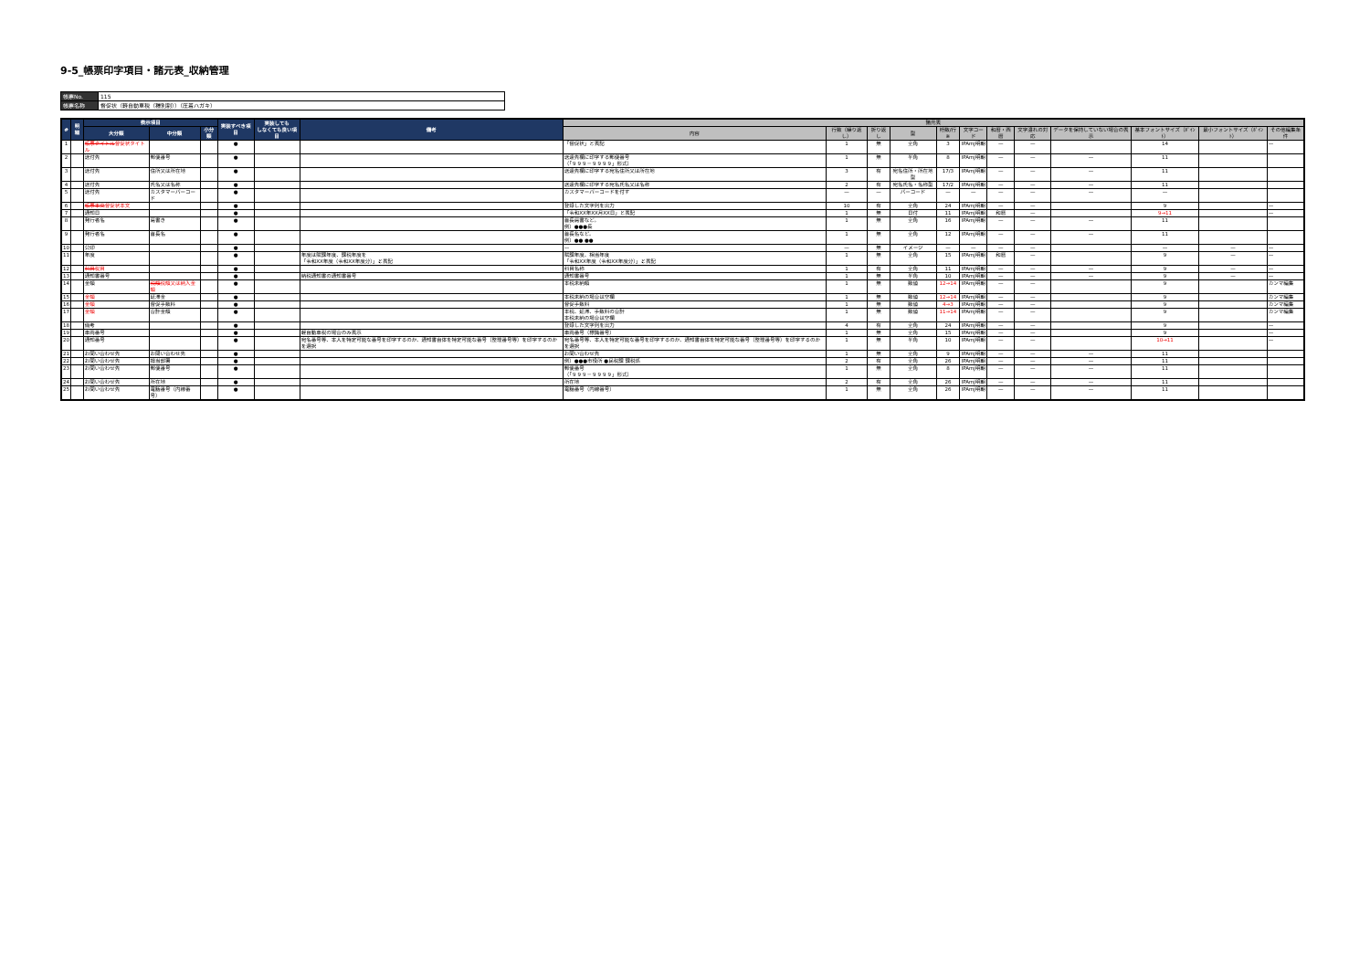9-5_帳票印字項目・諸元表_収納管理
| 帳票No. | 115 |
| 帳票名称 | 督促状（軽自動車税（種別割））（圧着ハガキ） |
| # | 明細 | 表示項目 | | | 実装すべき項目 | 実装しても しなくても良い項目 | 備考 | 諸元表 | | | | | | | | | | | |
| --- | --- | --- | --- | --- | --- | --- | --- | --- | --- | --- | --- | --- | --- | --- | --- | --- | --- | --- | --- |
| | | 大分類 | 中分類 | 小分類 | | | | 内容 | 行数（繰り返し） | 折り返し | 型 | 桁数/行※ | 文字コード | 和暦・西暦 | 文字溢れの対応 | データを保持していない場合の表示 | 基本フォントサイズ（ﾎﾟｲﾝﾄ） | 最小フォントサイズ（ﾎﾟｲﾝﾄ） | その他編集条件 |
| 1 | | 帳票タイトル 督促状タイトル | | | ● | | | 「督促状」と表記 | 1 | 無 | 全角 | 3 | IPAmj明朝 | — | — | | 14 | | — |
| 2 | | 送付先 | 郵便番号 | | ● | | | 送達先欄に印字する郵便番号 （「９９９－９９９９」形式） | 1 | 無 | 半角 | 8 | IPAmj明朝 | — | — | — | 11 | | |
| 3 | | 送付先 | 住所又は所在地 | | ● | | | 送達先欄に印字する宛名住所又は所在地 | 3 | 有 | 宛名住所・所在地型 | 17/3 | IPAmj明朝 | — | — | — | 11 | | |
| 4 | | 送付先 | 氏名又は名称 | | ● | | | 送達先欄に印字する宛名氏名又は名称 | 2 | 有 | 宛名氏名・名称型 | 17/2 | IPAmj明朝 | — | — | — | 11 | | |
| 5 | | 送付先 | カスタマーバーコード | | ● | | | カスタマーバーコードを付す | — | — | バーコード | — | — | — | — | — | — | | |
| 6 | | 帳票本文 督促状本文 | | | ● | | | 登録した文字列を出力 | 10 | 有 | 全角 | 24 | IPAmj明朝 | — | — | | 9 | | — |
| 7 | | 通知日 | | | ● | | | 「令和XX年XX月XX日」と表記 | 1 | 無 | 日付 | 11 | IPAmj明朝 | 和暦 | — | | 9→11 | | — |
| 8 | | 発行者名 | 肩書き | | ● | | | 首長肩書など。 例）●●●長 | 1 | 無 | 全角 | 16 | IPAmj明朝 | — | — | — | 11 | | |
| 9 | | 発行者名 | 首長名 | | ● | | | 首長名など。 例）●● ●● | 1 | 無 | 全角 | 12 | IPAmj明朝 | — | — | — | 11 | | |
| 10 | | 公印 | | | ● | | | — | — | 無 | イメージ | — | — | — | — | | — | — | — |
| 11 | | 年度 | | | ● | | 年度は賦課年度、課税年度を 「令和XX年度（令和XX年度分）」と表記 | 賦課年度、相当年度 「令和XX年度（令和XX年度分）」と表記 | 1 | 無 | 全角 | 15 | IPAmj明朝 | 和暦 | — | | 9 | — | — |
| 12 | | 科目 税目 | | | ● | | | 科目名称 | 1 | 有 | 全角 | 11 | IPAmj明朝 | — | — | — | 9 | — | — |
| 13 | | 通知書番号 | | | ● | | 納税通知書の通知書番号 | 通知書番号 | 1 | 無 | 半角 | 10 | IPAmj明朝 | — | — | — | 9 | — | — |
| 14 | | 金額 | 税額 税額又は納入金額 | | ● | | | 本税未納額 | 1 | 無 | 数値 | 12→14 | IPAmj明朝 | — | — | | 9 | | カンマ編集 |
| 15 | | 金額 | 延滞金 | | ● | | | 本税未納の場合は空欄 | 1 | 無 | 数値 | 12→14 | IPAmj明朝 | — | — | | 9 | | カンマ編集 |
| 16 | | 金額 | 督促手数料 | | ● | | | 督促手数料 | 1 | 無 | 数値 | 4→3 | IPAmj明朝 | — | — | | 9 | | カンマ編集 |
| 17 | | 金額 | 合計金額 | | ● | | | 本税、延滞、手数料の合計 本税未納の場合は空欄 | 1 | 無 | 数値 | 11→14 | IPAmj明朝 | — | — | | 9 | | カンマ編集 |
| 18 | | 備考 | | | ● | | | 登録した文字列を出力 | 4 | 有 | 全角 | 24 | IPAmj明朝 | — | — | | 9 | | — |
| 19 | | 車両番号 | | | ● | | 軽自動車税の場合のみ表示 | 車両番号（標識番号） | 1 | 無 | 全角 | 15 | IPAmj明朝 | — | — | | 9 | | — |
| 20 | | 通知番号 | | | ● | | 宛名番号等、本人を特定可能な番号を印字するのか、通知書自体を特定可能な番号（整理番号等）を印字するのかを選択 | 宛名番号等、本人を特定可能な番号を印字するのか、通知書自体を特定可能な番号（整理番号等）を印字するのかを選択 | 1 | 無 | 半角 | 10 | IPAmj明朝 | — | — | | 10→11 | | — |
| 21 | | お問い合わせ先 | お問い合わせ先 | | ● | | | お問い合わせ先 | 1 | 無 | 全角 | 9 | IPAmj明朝 | — | — | — | 11 | | |
| 22 | | お問い合わせ先 | 担当部署 | | ● | | | 例）●●●市役所 ●民税課 課税係 | 2 | 有 | 全角 | 26 | IPAmj明朝 | — | — | — | 11 | | |
| 23 | | お問い合わせ先 | 郵便番号 | | ● | | | 郵便番号 （「９９９－９９９９」形式） | 1 | 無 | 全角 | 8 | IPAmj明朝 | — | — | — | 11 | | |
| 24 | | お問い合わせ先 | 所在地 | | ● | | | 所在地 | 2 | 有 | 全角 | 26 | IPAmj明朝 | — | — | — | 11 | | |
| 25 | | お問い合わせ先 | 電話番号（内線番号） | | ● | | | 電話番号（内線番号） | 1 | 無 | 全角 | 26 | IPAmj明朝 | — | — | — | 11 | | |